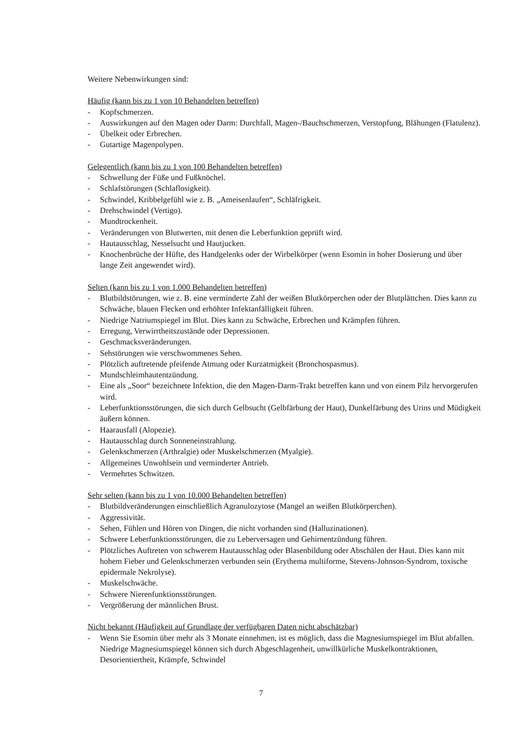Weitere Nebenwirkungen sind:
Häufig (kann bis zu 1 von 10 Behandelten betreffen)
- Kopfschmerzen.
- Auswirkungen auf den Magen oder Darm: Durchfall, Magen-/Bauchschmerzen, Verstopfung, Blähungen (Flatulenz).
- Übelkeit oder Erbrechen.
- Gutartige Magenpolypen.
Gelegentlich (kann bis zu 1 von 100 Behandelten betreffen)
- Schwellung der Füße und Fußknöchel.
- Schlafstörungen (Schlaflosigkeit).
- Schwindel, Kribbelgefühl wie z. B. „Ameisenlaufen“, Schläfrigkeit.
- Drehschwindel (Vertigo).
- Mundtrockenheit.
- Veränderungen von Blutwerten, mit denen die Leberfunktion geprüft wird.
- Hautausschlag, Nesselsucht und Hautjucken.
- Knochenbrüche der Hüfte, des Handgelenks oder der Wirbelkörper (wenn Esomin in hoher Dosierung und über lange Zeit angewendet wird).
Selten (kann bis zu 1 von 1.000 Behandelten betreffen)
- Blutbildstörungen, wie z. B. eine verminderte Zahl der weißen Blutkörperchen oder der Blutplättchen. Dies kann zu Schwäche, blauen Flecken und erhöhter Infektanfälligkeit führen.
- Niedrige Natriumspiegel im Blut. Dies kann zu Schwäche, Erbrechen und Krämpfen führen.
- Erregung, Verwirrtheitszustände oder Depressionen.
- Geschmacksveränderungen.
- Sehstörungen wie verschwommenes Sehen.
- Plötzlich auftretende pfeifende Atmung oder Kurzatmigkeit (Bronchospasmus).
- Mundschleimhautentzündung.
- Eine als „Soor“ bezeichnete Infektion, die den Magen-Darm-Trakt betreffen kann und von einem Pilz hervorgerufen wird.
- Leberfunktionsstörungen, die sich durch Gelbsucht (Gelbfärbung der Haut), Dunkelfärbung des Urins und Müdigkeit äußern können.
- Haarausfall (Alopezie).
- Hautausschlag durch Sonneneinstrahlung.
- Gelenkschmerzen (Arthralgie) oder Muskelschmerzen (Myalgie).
- Allgemeines Unwohlsein und verminderter Antrieb.
- Vermehrtes Schwitzen.
Sehr selten (kann bis zu 1 von 10.000 Behandelten betreffen)
- Blutbildveränderungen einschließlich Agranulozytose (Mangel an weißen Blutkörperchen).
- Aggressivität.
- Sehen, Fühlen und Hören von Dingen, die nicht vorhanden sind (Halluzinationen).
- Schwere Leberfunktionsstörungen, die zu Leberversagen und Gehirnentzündung führen.
- Plötzliches Auftreten von schwerem Hautausschlag oder Blasenbildung oder Abschälen der Haut. Dies kann mit hohem Fieber und Gelenkschmerzen verbunden sein (Erythema multiforme, Stevens-Johnson-Syndrom, toxische epidermale Nekrolyse).
- Muskelschwäche.
- Schwere Nierenfunktionsstörungen.
- Vergrößerung der männlichen Brust.
Nicht bekannt (Häufigkeit auf Grundlage der verfügbaren Daten nicht abschätzbar)
- Wenn Sie Esomin über mehr als 3 Monate einnehmen, ist es möglich, dass die Magnesiumspiegel im Blut abfallen. Niedrige Magnesiumspiegel können sich durch Abgeschlagenheit, unwillkürliche Muskelkontraktionen, Desorientiertheit, Krämpfe, Schwindel
7